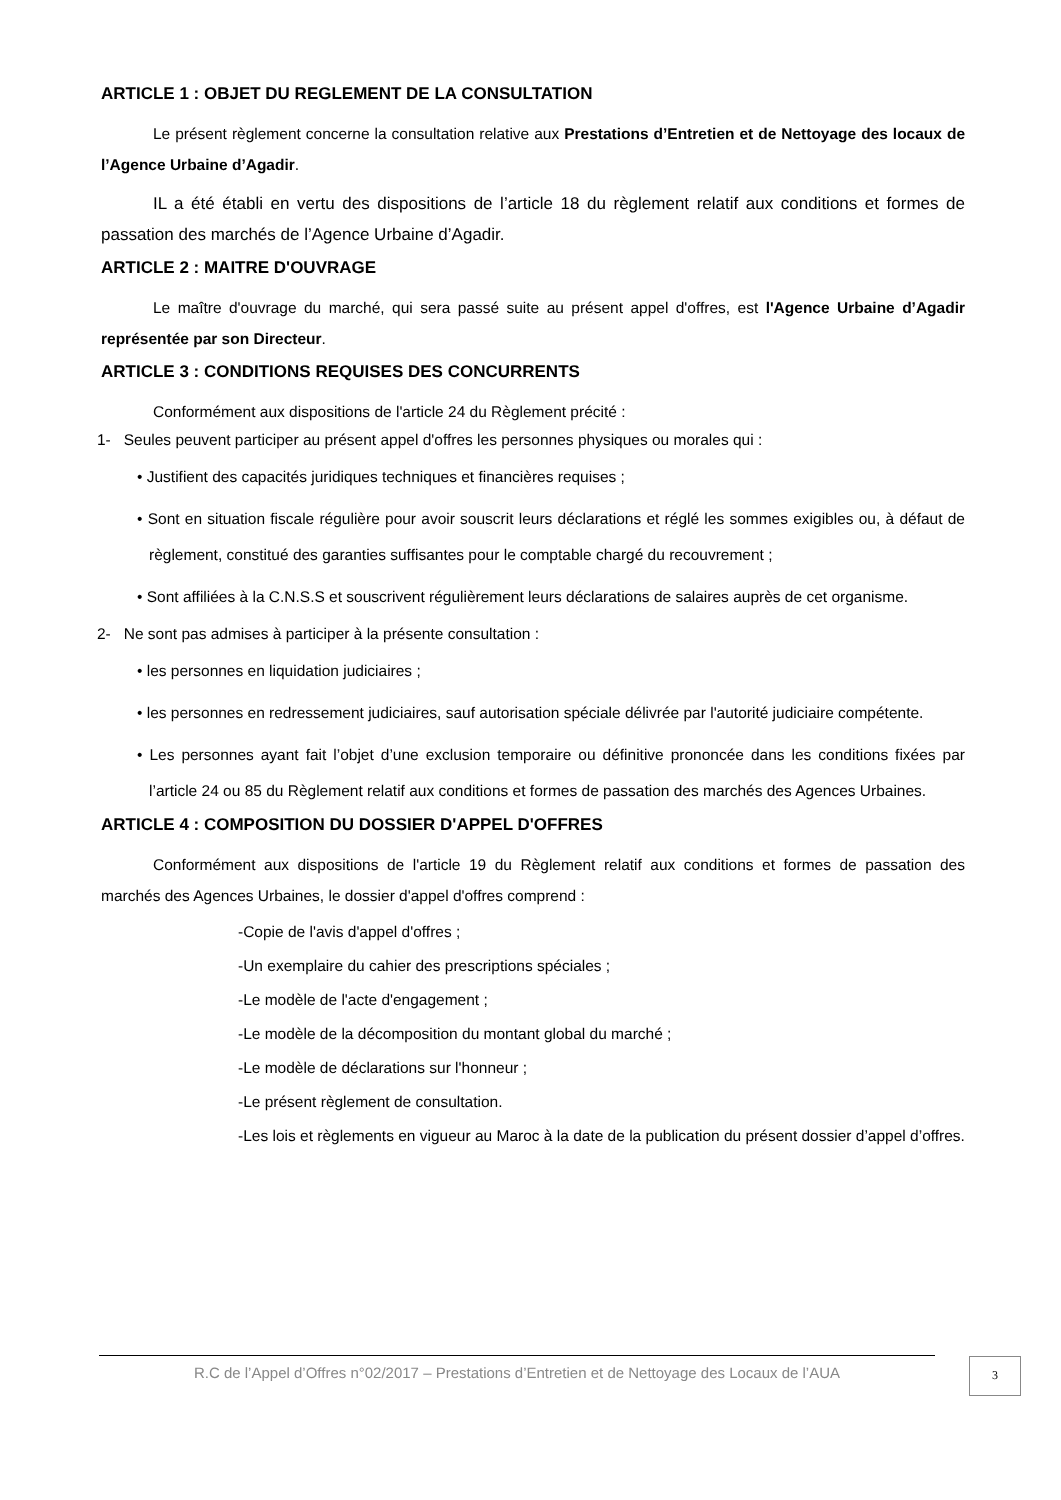ARTICLE 1 : OBJET DU REGLEMENT DE LA CONSULTATION
Le présent règlement concerne la consultation relative aux Prestations d’Entretien et de Nettoyage des locaux de l’Agence Urbaine d’Agadir.
IL a été établi en vertu des dispositions de l’article 18 du règlement relatif aux conditions et formes de passation des marchés de l’Agence Urbaine d’Agadir.
ARTICLE 2 : MAITRE D'OUVRAGE
Le maître d'ouvrage du marché, qui sera passé suite au présent appel d'offres, est l'Agence Urbaine d’Agadir représentée par son Directeur.
ARTICLE 3 : CONDITIONS REQUISES DES CONCURRENTS
Conformément aux dispositions de l'article 24 du Règlement précité :
1- Seules peuvent participer au présent appel d'offres les personnes physiques ou morales qui :
• Justifient des capacités juridiques techniques et financières requises ;
• Sont en situation fiscale régulière pour avoir souscrit leurs déclarations et réglé les sommes exigibles ou, à défaut de règlement, constitué des garanties suffisantes pour le comptable chargé du recouvrement ;
• Sont affiliées à la C.N.S.S et souscrivent régulièrement leurs déclarations de salaires auprès de cet organisme.
2- Ne sont pas admises à participer à la présente consultation :
• les personnes en liquidation judiciaires ;
• les personnes en redressement judiciaires, sauf autorisation spéciale délivrée par l'autorité judiciaire compétente.
• Les personnes ayant fait l’objet d’une exclusion temporaire ou définitive prononcée dans les conditions fixées par l’article 24 ou 85 du Règlement relatif aux conditions et formes de passation des marchés des Agences Urbaines.
ARTICLE 4 : COMPOSITION DU DOSSIER D'APPEL D'OFFRES
Conformément aux dispositions de l'article 19 du Règlement relatif aux conditions et formes de passation des marchés des Agences Urbaines, le dossier d'appel d'offres comprend :
-Copie de l'avis d'appel d'offres ;
-Un exemplaire du cahier des prescriptions spéciales ;
-Le modèle de l'acte d'engagement ;
-Le modèle de la décomposition du montant global du marché ;
-Le modèle de déclarations sur l'honneur ;
-Le présent règlement de consultation.
-Les lois et règlements en vigueur au Maroc à la date de la publication du présent dossier d’appel d’offres.
R.C de l’Appel d’Offres n°02/2017 – Prestations d’Entretien et de Nettoyage des Locaux de l’AUA
3